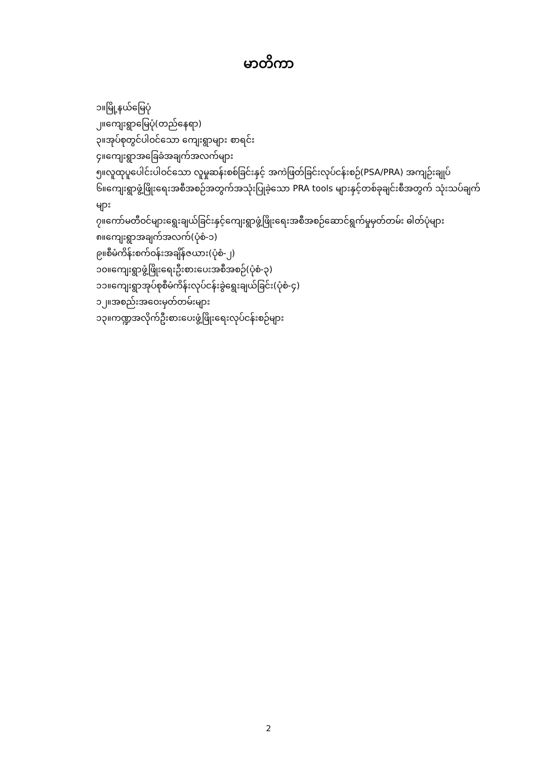မာတိကာ
၁။မြို့နယ်မြေပုံ
၂။ကျေးရွာမြေပုံ(တည်နေရာ)
၃။အုပ်စုတွင်ပါဝင်သော ကျေးရွာများ စာရင်း
၄။ကျေးရွာအခြေခံအချက်အလက်များ
၅။လူထုပူပေါင်းပါဝင်သော လူမှုဆန်းစစ်ခြင်းနှင့် အကဲဖြတ်ခြင်းလုပ်ငန်းစဉ်(PSA/PRA) အကျဉ်းချုပ်
၆။ကျေးရွာဖွံ့ဖြိုးရေးအစီအစဉ်အတွက်အသုံးပြုခဲ့သော PRA tools များနှင့်တစ်ခုချင်းစီအတွက် သုံးသပ်ချက်များ
၇။ကော်မတီဝင်များရွေးချယ်ခြင်းနှင့်ကျေးရွာဖွံ့ဖြိုးရေးအစီအစဉ်ဆောင်ရွက်မှုမှတ်တမ်း ဓါတ်ပုံများ
၈။ကျေးရွာအချက်အလက်(ပုံစံ-၁)
၉။စီမံကိန်းစက်ဝန်းအချိန်ဇယား(ပုံစံ-၂)
၁၀။ကျေးရွာဖွံ့ဖြိုးရေးဦးစားပေးအစီအစဉ်(ပုံစံ-၃)
၁၁။ကျေးရွာအုပ်စုစီမံကိန်းလုပ်ငန်းခွဲရွေးချယ်ခြင်း(ပုံစံ-၄)
၁၂။အစည်းအဝေးမှတ်တမ်းများ
၁၃။ကဏ္ဍအလိုက်ဦးစားပေးဖွံ့ဖြိုးရေးလုပ်ငန်းစဉ်များ
2